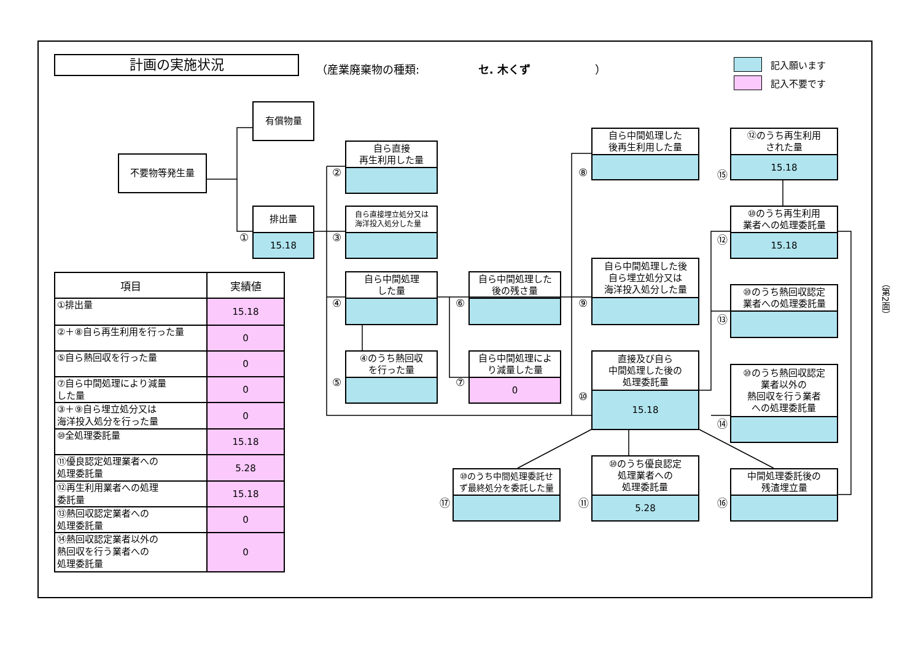計画の実施状況
（産業廃棄物の種類: セ. 木くず ）
記入願います
記入不要です
有償物量
不要物等発生量
①
排出量
15.18
②
自ら直接
再生利用した量
③
自ら直接埋立処分又は
海洋投入処分した量
④
自ら中間処理
した量
⑤
④のうち熱回収
を行った量
⑥
自ら中間処理した
後の残さ量
⑦
自ら中間処理によ
り減量した量
0
⑧
自ら中間処理した
後再生利用した量
⑨
自ら中間処理した後
自ら埋立処分又は
海洋投入処分した量
⑩
直接及び自ら
中間処理した後の
処理委託量
15.18
⑰
⑩のうち中間処理委託せ
ず最終処分を委託した量
⑪
⑩のうち優良認定
処理業者への
処理委託量
5.28
⑯
中間処理委託後の
残渣埋立量
⑮
⑫のうち再生利用
された量
15.18
⑫
⑩のうち再生利用
業者への処理委託量
15.18
⑬
⑩のうち熱回収認定
業者への処理委託量
⑭
⑩のうち熱回収認定
業者以外の
熱回収を行う業者
への処理委託量
（第2面）
| 項目 | 実績値 |
| --- | --- |
| ①排出量 | 15.18 |
| ②＋⑧自ら再生利用を行った量 | 0 |
| ⑤自ら熱回収を行った量 | 0 |
| ⑦自ら中間処理により減量 した量 | 0 |
| ③＋⑨自ら埋立処分又は 海洋投入処分を行った量 | 0 |
| ⑩全処理委託量 | 15.18 |
| ⑪優良認定処理業者への 処理委託量 | 5.28 |
| ⑫再生利用業者への処理 委託量 | 15.18 |
| ⑬熱回収認定業者への 処理委託量 | 0 |
| ⑭熱回収認定業者以外の 熱回収を行う業者への 処理委託量 | 0 |